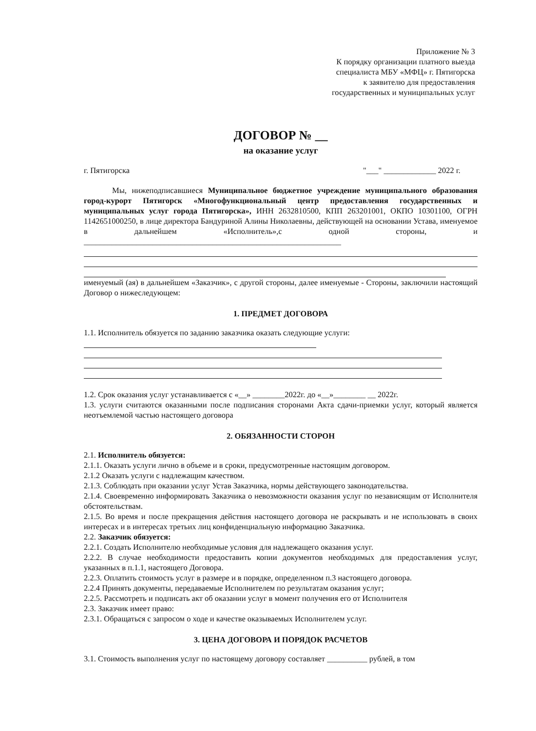Приложение № 3
К порядку организации платного выезда
специалиста МБУ «МФЦ» г. Пятигорска
к заявителю для предоставления
государственных и муниципальных услуг
ДОГОВОР № __
на оказание услуг
г. Пятигорска "___" _____________ 2022 г.
Мы, нижеподписавшиеся Муниципальное бюджетное учреждение муниципального образования город-курорт Пятигорск «Многофункциональный центр предоставления государственных и муниципальных услуг города Пятигорска», ИНН 2632810500, КПП 263201001, ОКПО 10301100, ОГРН 1142651000250, в лице директора Бандуриной Алины Николаевны, действующей на основании Устава, именуемое в дальнейшем «Исполнитель»,с одной стороны, и ________________________________________________________________
именуемый (ая) в дальнейшем «Заказчик», с другой стороны, далее именуемые - Стороны, заключили настоящий Договор о нижеследующем:
1. ПРЕДМЕТ ДОГОВОРА
1.1. Исполнитель обязуется по заданию заказчика оказать следующие услуги:
1.2. Срок оказания услуг устанавливается с «__» ________2022г. до «__»________ __ 2022г.
1.3. услуги считаются оказанными после подписания сторонами Акта сдачи-приемки услуг, который является неотъемлемой частью настоящего договора
2. ОБЯЗАННОСТИ СТОРОН
2.1. Исполнитель обязуется:
2.1.1. Оказать услуги лично в объеме и в сроки, предусмотренные настоящим договором.
2.1.2 Оказать услуги с надлежащим качеством.
2.1.3. Соблюдать при оказании услуг Устав Заказчика, нормы действующего законодательства.
2.1.4. Своевременно информировать Заказчика о невозможности оказания услуг по независящим от Исполнителя обстоятельствам.
2.1.5. Во время и после прекращения действия настоящего договора не раскрывать и не использовать в своих интересах и в интересах третьих лиц конфиденциальную информацию Заказчика.
2.2. Заказчик обязуется:
2.2.1. Создать Исполнителю необходимые условия для надлежащего оказания услуг.
2.2.2. В случае необходимости предоставить копии документов необходимых для предоставления услуг, указанных в п.1.1, настоящего Договора.
2.2.3. Оплатить стоимость услуг в размере и в порядке, определенном п.3 настоящего договора.
2.2.4 Принять документы, передаваемые Исполнителем по результатам оказания услуг;
2.2.5. Рассмотреть и подписать акт об оказании услуг в момент получения его от Исполнителя
2.3. Заказчик имеет право:
2.3.1. Обращаться с запросом о ходе и качестве оказываемых Исполнителем услуг.
3. ЦЕНА ДОГОВОРА И ПОРЯДОК РАСЧЕТОВ
3.1. Стоимость выполнения услуг по настоящему договору составляет __________ рублей, в том